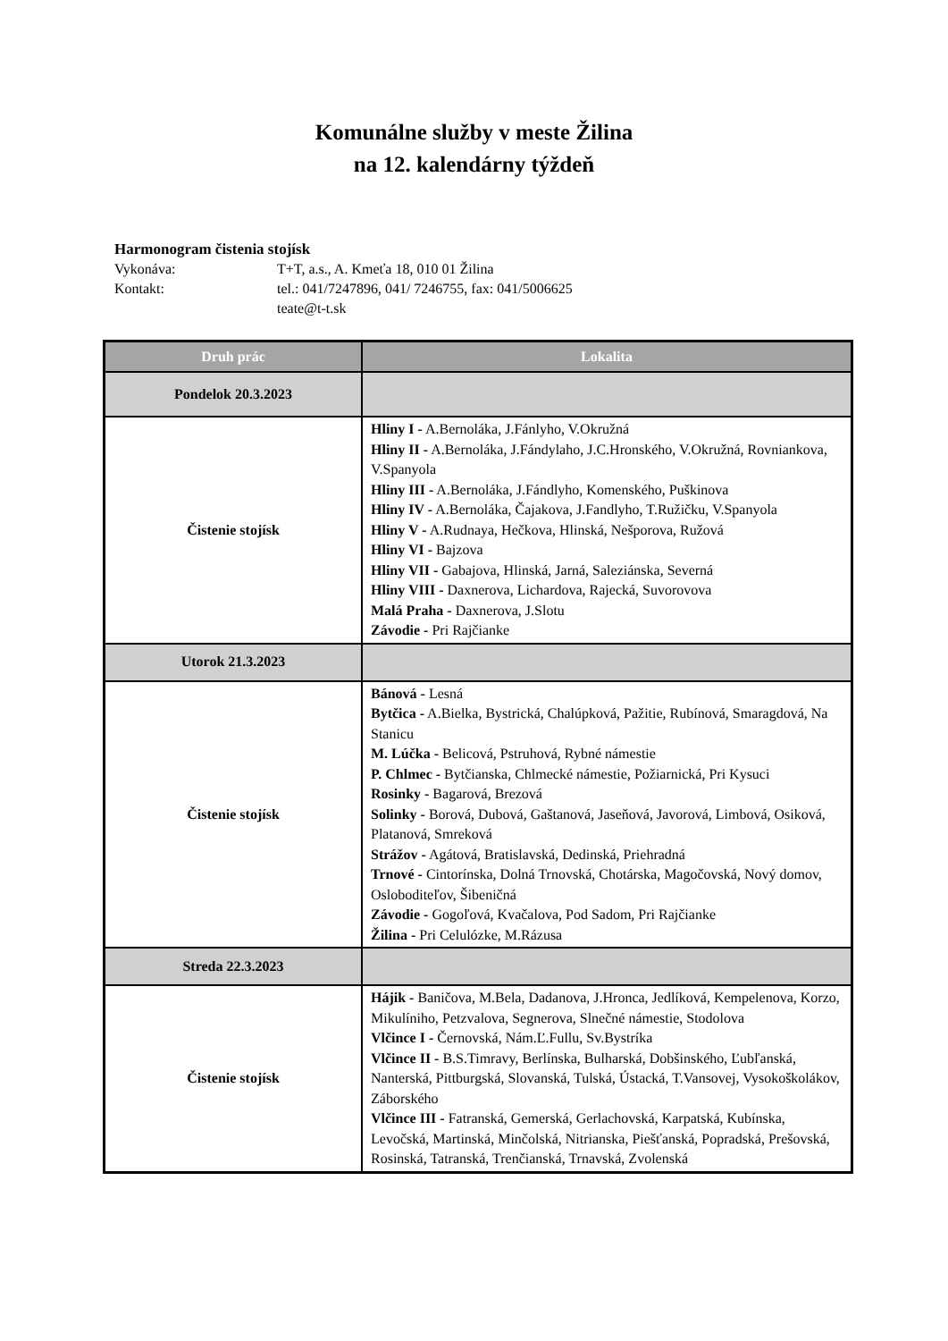Komunálne služby v meste Žilina
na 12. kalendárny týždeň
Harmonogram čistenia stojísk
Vykonáva: T+T, a.s., A. Kmeťa 18, 010 01 Žilina
Kontakt: tel.: 041/7247896, 041/ 7246755, fax: 041/5006625
teate@t-t.sk
| Druh prác | Lokalita |
| --- | --- |
| Pondelok 20.3.2023 | |
| Čistenie stojísk | Hliny I - A.Bernoláka, J.Fánlyho, V.Okružná Hliny II - A.Bernoláka, J.Fándylaho, J.C.Hronského, V.Okružná, Rovniankova, V.Spanyola Hliny III - A.Bernoláka, J.Fándlyho, Komenského, Puškinova Hliny IV - A.Bernoláka, Čajakova, J.Fandlyho, T.Ružičku, V.Spanyola Hliny V - A.Rudnaya, Hečkova, Hlinská, Nešporova, Ružová Hliny VI - Bajzova Hliny VII - Gabajova, Hlinská, Jarná, Saleziánska, Severná Hliny VIII - Daxnerova, Lichardova, Rajecká, Suvorovova Malá Praha - Daxnerova, J.Slotu Závodie - Pri Rajčianke |
| Utorok 21.3.2023 | |
| Čistenie stojísk | Bánová - Lesná Bytčica - A.Bielka, Bystrická, Chalúpková, Pažitie, Rubínová, Smaragdová, Na Stanicu M. Lúčka - Belicová, Pstruhová, Rybné námestie P. Chlmec - Bytčianska, Chlmecké námestie, Požiarnická, Pri Kysuci Rosinky - Bagarová, Brezová Solinky - Borová, Dubová, Gaštanová, Jaseňová, Javorová, Limbová, Osiková, Platanová, Smreková Strážov - Agátová, Bratislavská, Dedinská, Priehradná Trnové - Cintorínska, Dolná Trnovská, Chotárska, Magočovská, Nový domov, Osloboditeľov, Šibeničná Závodie - Gogoľová, Kvačalova, Pod Sadom, Pri Rajčianke Žilina - Pri Celulózke, M.Rázusa |
| Streda 22.3.2023 | |
| Čistenie stojísk | Hájik - Baničova, M.Bela, Dadanova, J.Hronca, Jedlíková, Kempelenova, Korzo, Mikulíniho, Petzvalova, Segnerova, Slnečné námestie, Stodolova Vlčince I - Černovská, Nám.Ľ.Fullu, Sv.Bystríka Vlčince II - B.S.Timravy, Berlínska, Bulharská, Dobšinského, Ľubľanská, Nanterská, Pittburgská, Slovanská, Tulská, Ústacká, T.Vansovej, Vysokoškolákov, Záborského Vlčince III - Fatranská, Gemerská, Gerlachovská, Karpatská, Kubínska, Levočská, Martinská, Minčolská, Nitrianska, Piešťanská, Popradská, Prešovská, Rosinská, Tatranská, Trenčianská, Trnavská, Zvolenská |